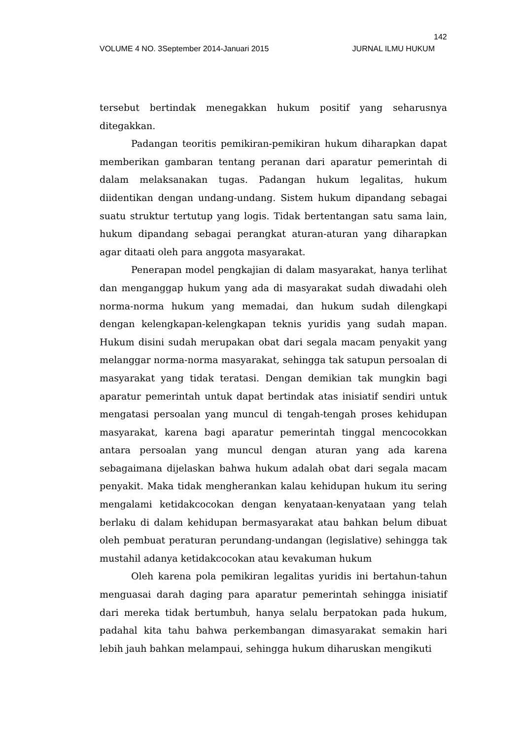142
VOLUME 4 NO. 3September 2014-Januari 2015 JURNAL ILMU HUKUM
tersebut bertindak menegakkan hukum positif yang seharusnya ditegakkan.
Padangan teoritis pemikiran-pemikiran hukum diharapkan dapat memberikan gambaran tentang peranan dari aparatur pemerintah di dalam melaksanakan tugas. Padangan hukum legalitas, hukum diidentikan dengan undang-undang. Sistem hukum dipandang sebagai suatu struktur tertutup yang logis. Tidak bertentangan satu sama lain, hukum dipandang sebagai perangkat aturan-aturan yang diharapkan agar ditaati oleh para anggota masyarakat.
Penerapan model pengkajian di dalam masyarakat, hanya terlihat dan menganggap hukum yang ada di masyarakat sudah diwadahi oleh norma-norma hukum yang memadai, dan hukum sudah dilengkapi dengan kelengkapan-kelengkapan teknis yuridis yang sudah mapan. Hukum disini sudah merupakan obat dari segala macam penyakit yang melanggar norma-norma masyarakat, sehingga tak satupun persoalan di masyarakat yang tidak teratasi. Dengan demikian tak mungkin bagi aparatur pemerintah untuk dapat bertindak atas inisiatif sendiri untuk mengatasi persoalan yang muncul di tengah-tengah proses kehidupan masyarakat, karena bagi aparatur pemerintah tinggal mencocokkan antara persoalan yang muncul dengan aturan yang ada karena sebagaimana dijelaskan bahwa hukum adalah obat dari segala macam penyakit. Maka tidak mengherankan kalau kehidupan hukum itu sering mengalami ketidakcocokan dengan kenyataan-kenyataan yang telah berlaku di dalam kehidupan bermasyarakat atau bahkan belum dibuat oleh pembuat peraturan perundang-undangan (legislative) sehingga tak mustahil adanya ketidakcocokan atau kevakuman hukum
Oleh karena pola pemikiran legalitas yuridis ini bertahun-tahun menguasai darah daging para aparatur pemerintah sehingga inisiatif dari mereka tidak bertumbuh, hanya selalu berpatokan pada hukum, padahal kita tahu bahwa perkembangan dimasyarakat semakin hari lebih jauh bahkan melampaui, sehingga hukum diharuskan mengikuti